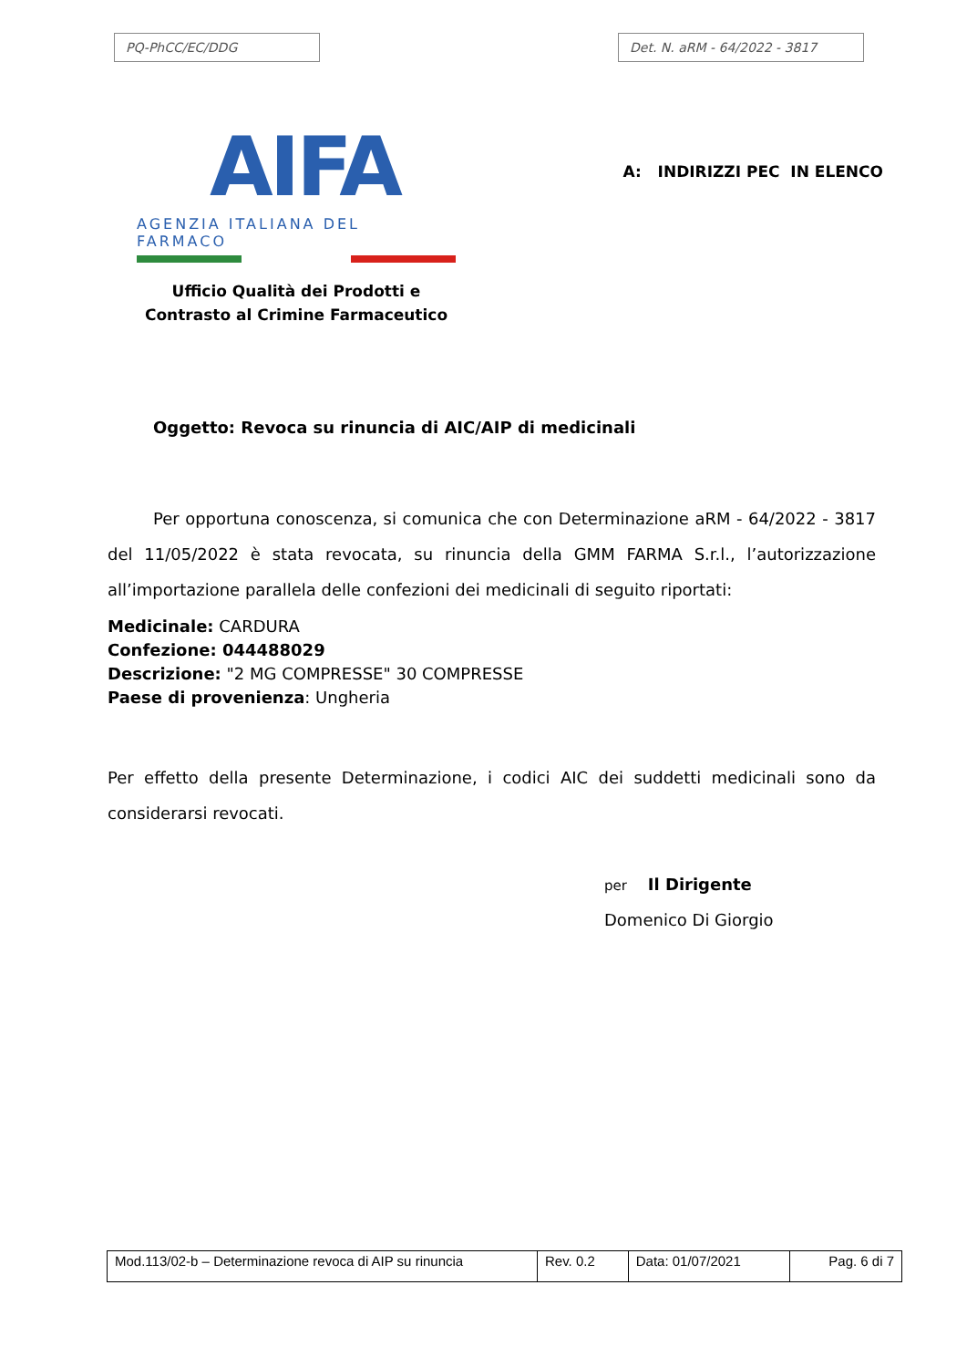PQ-PhCC/EC/DDG Det. N. aRM - 64/2022 - 3817
AIFA
AGENZIA ITALIANA DEL FARMACO
Ufficio Qualità dei Prodotti e
Contrasto al Crimine Farmaceutico
A: INDIRIZZI PEC IN ELENCO
Oggetto: Revoca su rinuncia di AIC/AIP di medicinali
Per opportuna conoscenza, si comunica che con Determinazione aRM - 64/2022 - 3817 del 11/05/2022 è stata revocata, su rinuncia della GMM FARMA S.r.l., l’autorizzazione all’importazione parallela delle confezioni dei medicinali di seguito riportati:
Medicinale: CARDURA
Confezione: 044488029
Descrizione: "2 MG COMPRESSE" 30 COMPRESSE
Paese di provenienza: Ungheria
Per effetto della presente Determinazione, i codici AIC dei suddetti medicinali sono da considerarsi revocati.
per Il Dirigente
Domenico Di Giorgio
| Mod.113/02-b – Determinazione revoca di AIP su rinuncia | Rev. 0.2 | Data: 01/07/2021 | Pag. 6 di 7 |